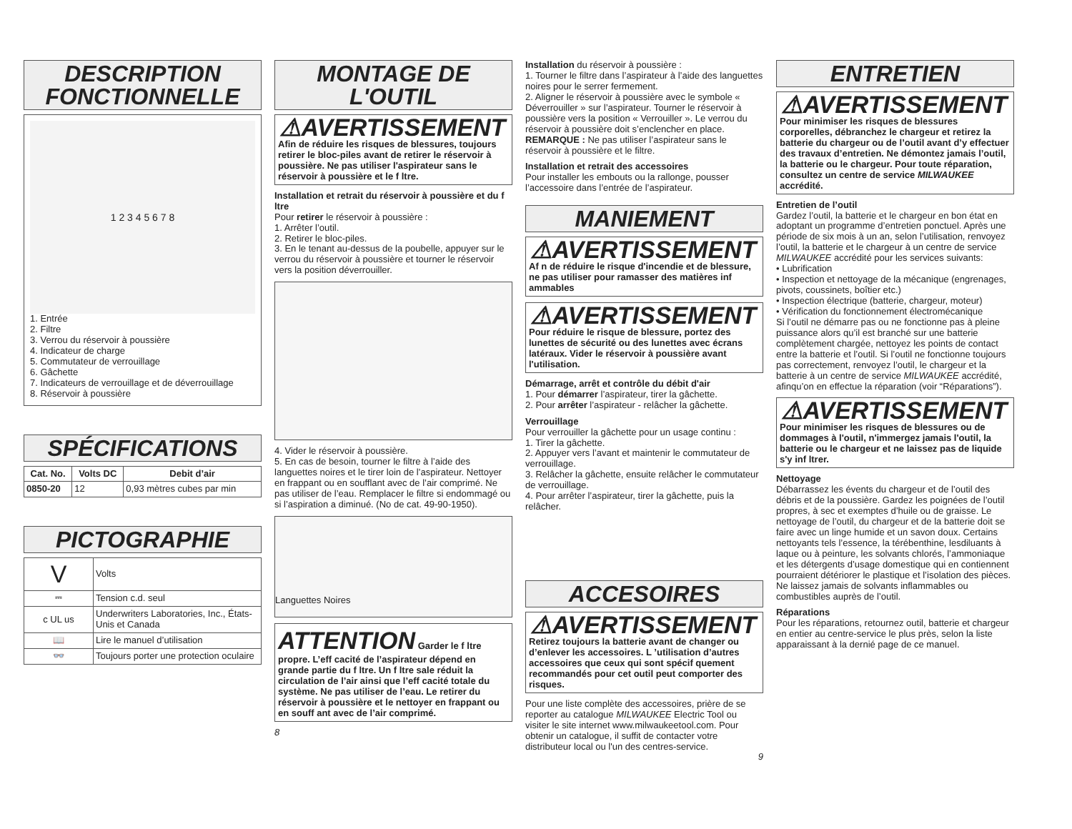DESCRIPTION
FONCTIONNELLE
1 2 3 4 5 6 7 8
1. Entrée
2. Filtre
3. Verrou du réservoir à poussière
4. Indicateur de charge
5. Commutateur de verrouillage
6. Gâchette
7. Indicateurs de verrouillage et de déverrouillage
8. Réservoir à poussière
SPÉCIFICATIONS
| Cat. No. | Volts DC | Debit d’air |
| --- | --- | --- |
| 0850-20 | 12 | 0,93 mètres cubes par min |
PICTOGRAPHIE
| V | Volts |
| ⎓ | Tension c.d. seul |
| c UL us | Underwriters Laboratories, Inc., États-Unis et Canada |
| 📖 | Lire le manuel d’utilisation |
| 👓 | Toujours porter une protection oculaire |
MONTAGE DE
L'OUTIL
⚠AVERTISSEMENT
Afin de réduire les risques de blessures, toujours retirer le bloc-piles avant de retirer le réservoir à poussière. Ne pas utiliser l'aspirateur sans le réservoir à poussière et le f ltre.
Installation et retrait du réservoir à poussière et du f ltre
Pour retirer le réservoir à poussière :
1. Arrêter l’outil.
2. Retirer le bloc-piles.
3. En le tenant au-dessus de la poubelle, appuyer sur le verrou du réservoir à poussière et tourner le réservoir vers la position déverrouiller.
4. Vider le réservoir à poussière.
5. En cas de besoin, tourner le filtre à l’aide des languettes noires et le tirer loin de l’aspirateur. Nettoyer en frappant ou en soufflant avec de l’air comprimé. Ne pas utiliser de l’eau. Remplacer le filtre si endommagé ou si l’aspiration a diminué. (No de cat. 49-90-1950).
Languettes Noires
ATTENTION Garder le f ltre propre. L’eff cacité de l’aspirateur dépend en grande partie du f ltre. Un f ltre sale réduit la circulation de l’air ainsi que l’eff cacité totale du système. Ne pas utiliser de l’eau. Le retirer du réservoir à poussière et le nettoyer en frappant ou en souff ant avec de l’air comprimé.
8
Installation du réservoir à poussière :
1. Tourner le filtre dans l’aspirateur à l’aide des languettes noires pour le serrer fermement.
2. Aligner le réservoir à poussière avec le symbole « Déverrouiller » sur l’aspirateur. Tourner le réservoir à poussière vers la position « Verrouiller ». Le verrou du réservoir à poussière doit s’enclencher en place.
REMARQUE : Ne pas utiliser l’aspirateur sans le réservoir à poussière et le filtre.
Installation et retrait des accessoires
Pour installer les embouts ou la rallonge, pousser l’accessoire dans l’entrée de l’aspirateur.
MANIEMENT
⚠AVERTISSEMENT
Af n de réduire le risque d'incendie et de blessure, ne pas utiliser pour ramasser des matières inf ammables
⚠AVERTISSEMENT
Pour réduire le risque de blessure, portez des lunettes de sécurité ou des lunettes avec écrans latéraux. Vider le réservoir à poussière avant l'utilisation.
Démarrage, arrêt et contrôle du débit d'air
1. Pour démarrer l’aspirateur, tirer la gâchette.
2. Pour arrêter l’aspirateur - relâcher la gâchette.
Verrouillage
Pour verrouiller la gâchette pour un usage continu :
1. Tirer la gâchette.
2. Appuyer vers l’avant et maintenir le commutateur de verrouillage.
3. Relâcher la gâchette, ensuite relâcher le commutateur de verrouillage.
4. Pour arrêter l’aspirateur, tirer la gâchette, puis la relâcher.
ACCESOIRES
⚠AVERTISSEMENT
Retirez toujours la batterie avant de changer ou d’enlever les accessoires. L ’utilisation d’autres accessoires que ceux qui sont spécif quement recommandés pour cet outil peut comporter des risques.
Pour une liste complète des accessoires, prière de se reporter au catalogue MILWAUKEE Electric Tool ou visiter le site internet www.milwaukeetool.com. Pour obtenir un catalogue, il suffit de contacter votre distributeur local ou l'un des centres-service.
9
ENTRETIEN
⚠AVERTISSEMENT
Pour minimiser les risques de blessures corporelles, débranchez le chargeur et retirez la batterie du chargeur ou de l’outil avant d’y effectuer des travaux d’entretien. Ne démontez jamais l’outil, la batterie ou le chargeur. Pour toute réparation, consultez un centre de service MILWAUKEE accrédité.
Entretien de l’outil
Gardez l’outil, la batterie et le chargeur en bon état en adoptant un programme d’entretien ponctuel. Après une période de six mois à un an, selon l’utilisation, renvoyez l’outil, la batterie et le chargeur à un centre de service MILWAUKEE accrédité pour les services suivants:
• Lubrification
• Inspection et nettoyage de la mécanique (engrenages, pivots, coussinets, boîtier etc.)
• Inspection électrique (batterie, chargeur, moteur)
• Vérification du fonctionnement électromécanique
Si l’outil ne démarre pas ou ne fonctionne pas à pleine puissance alors qu’il est branché sur une batterie complètement chargée, nettoyez les points de contact entre la batterie et l’outil. Si l’outil ne fonctionne toujours pas correctement, renvoyez l’outil, le chargeur et la batterie à un centre de service MILWAUKEE accrédité, afinqu’on en effectue la réparation (voir “Réparations”).
⚠AVERTISSEMENT
Pour minimiser les risques de blessures ou de dommages à l'outil, n'immergez jamais l'outil, la batterie ou le chargeur et ne laissez pas de liquide s'y inf ltrer.
Nettoyage
Débarrassez les évents du chargeur et de l’outil des débris et de la poussière. Gardez les poignées de l’outil propres, à sec et exemptes d’huile ou de graisse. Le nettoyage de l’outil, du chargeur et de la batterie doit se faire avec un linge humide et un savon doux. Certains nettoyants tels l’essence, la térébenthine, lesdiluants à laque ou à peinture, les solvants chlorés, l’ammoniaque et les détergents d’usage domestique qui en contiennent pourraient détériorer le plastique et l’isolation des pièces. Ne laissez jamais de solvants inflammables ou combustibles auprès de l’outil.
Réparations
Pour les réparations, retournez outil, batterie et chargeur en entier au centre-service le plus près, selon la liste apparaissant à la dernié page de ce manuel.